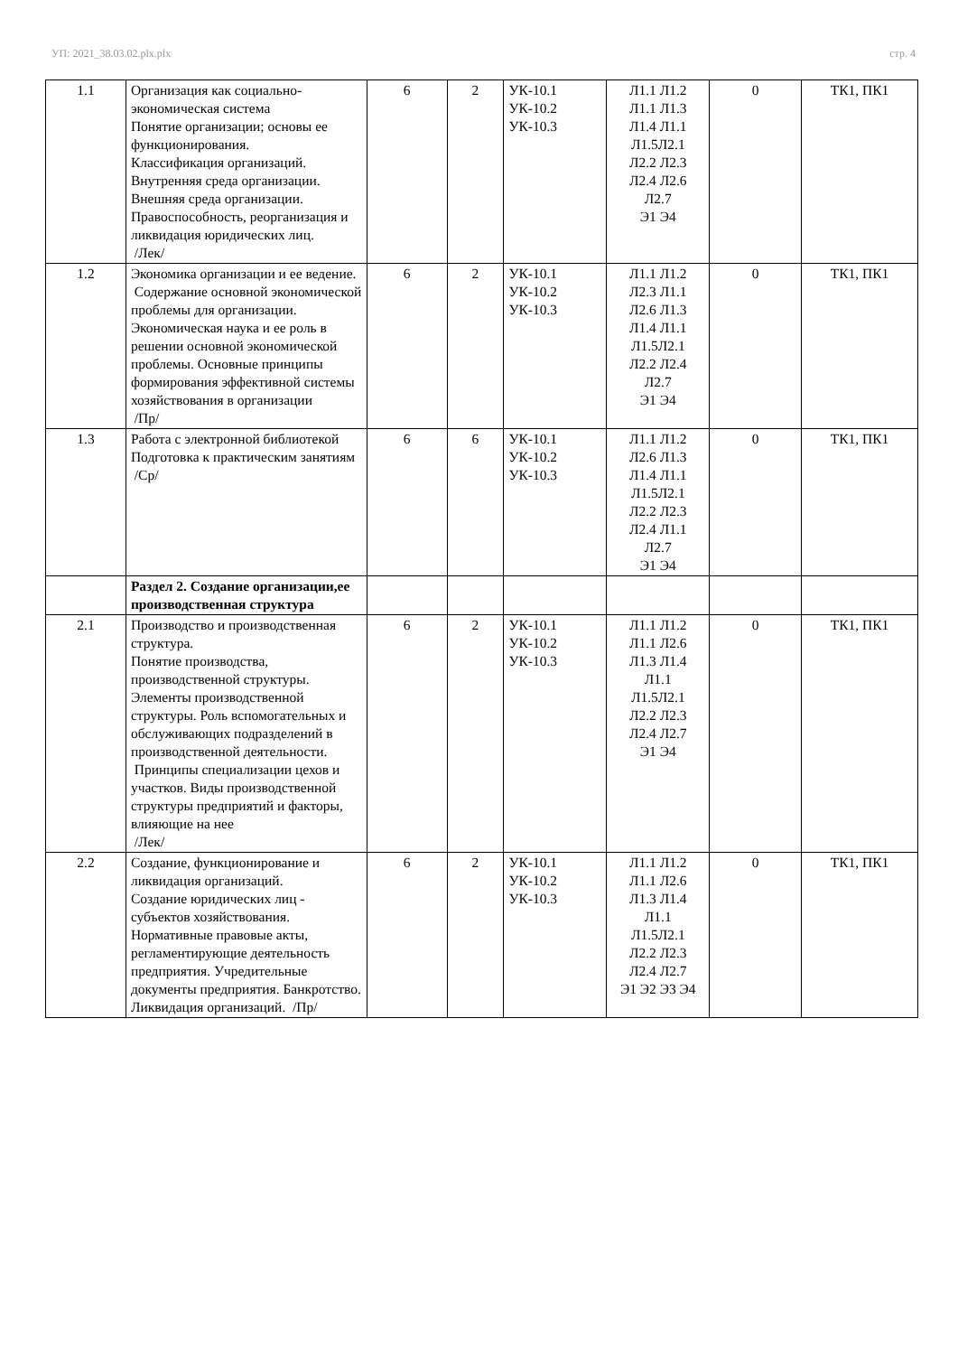УП: 2021_38.03.02.plx.plx стр. 4
| 1.1 | Организация как социально-экономическая система Понятие организации; основы ее функционирования. Классификация организаций. Внутренняя среда организации. Внешняя среда организации. Правоспособность, реорганизация и ликвидация юридических лиц. /Лек/ | 6 | 2 | УК-10.1 УК-10.2 УК-10.3 | Л1.1 Л1.2 Л1.1 Л1.3 Л1.4 Л1.1 Л1.5Л2.1 Л2.2 Л2.3 Л2.4 Л2.6 Л2.7 Э1 Э4 | 0 | ТК1, ПК1 |
| 1.2 | Экономика организации и ее ведение. Содержание основной экономической проблемы для организации. Экономическая наука и ее роль в решении основной экономической проблемы. Основные принципы формирования эффективной системы хозяйствования в организации /Пр/ | 6 | 2 | УК-10.1 УК-10.2 УК-10.3 | Л1.1 Л1.2 Л2.3 Л1.1 Л2.6 Л1.3 Л1.4 Л1.1 Л1.5Л2.1 Л2.2 Л2.4 Л2.7 Э1 Э4 | 0 | ТК1, ПК1 |
| 1.3 | Работа с электронной библиотекой Подготовка к практическим занятиям /Ср/ | 6 | 6 | УК-10.1 УК-10.2 УК-10.3 | Л1.1 Л1.2 Л2.6 Л1.3 Л1.4 Л1.1 Л1.5Л2.1 Л2.2 Л2.3 Л2.4 Л1.1 Л2.7 Э1 Э4 | 0 | ТК1, ПК1 |
| | Раздел 2. Создание организации,ее производственная структура | | | | | | |
| 2.1 | Производство и производственная структура. Понятие производства, производственной структуры. Элементы производственной структуры. Роль вспомогательных и обслуживающих подразделений в производственной деятельности. Принципы специализации цехов и участков. Виды производственной структуры предприятий и факторы, влияющие на нее /Лек/ | 6 | 2 | УК-10.1 УК-10.2 УК-10.3 | Л1.1 Л1.2 Л1.1 Л2.6 Л1.3 Л1.4 Л1.1 Л1.5Л2.1 Л2.2 Л2.3 Л2.4 Л2.7 Э1 Э4 | 0 | ТК1, ПК1 |
| 2.2 | Создание, функционирование и ликвидация организаций. Создание юридических лиц - субъектов хозяйствования. Нормативные правовые акты, регламентирующие деятельность предприятия. Учредительные документы предприятия. Банкротство. Ликвидация организаций. /Пр/ | 6 | 2 | УК-10.1 УК-10.2 УК-10.3 | Л1.1 Л1.2 Л1.1 Л2.6 Л1.3 Л1.4 Л1.1 Л1.5Л2.1 Л2.2 Л2.3 Л2.4 Л2.7 Э1 Э2 Э3 Э4 | 0 | ТК1, ПК1 |